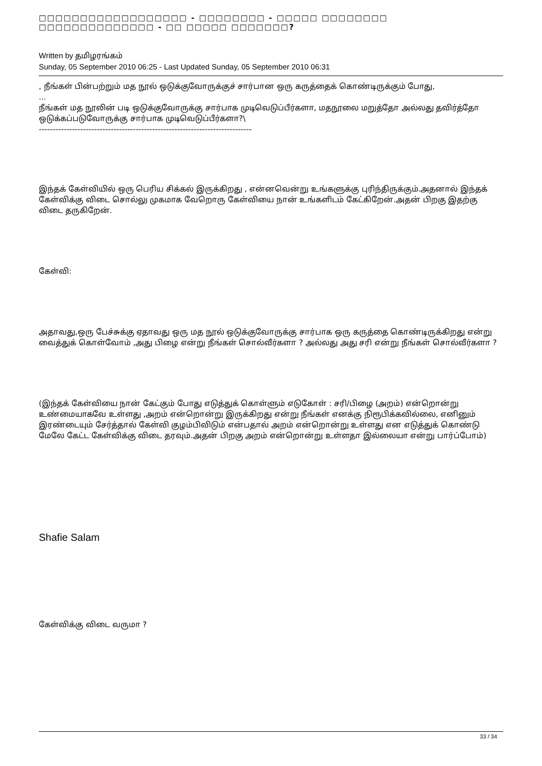□□□□□□□□□□□□□□□□□□ - □□□□□□□□ - □□□□□ □□□□□□□□ □□□□□□□□□□□□□□ - □□ □□□□□ □□□□□□□?
Written by தமிழரங்கம்
Sunday, 05 September 2010 06:25 - Last Updated Sunday, 05 September 2010 06:31
, நீங்கள் பின்பற்றும் மத நூல் ஒடுக்குவோருக்குச் சார்பான ஒரு கருத்தைக் கொண்டிருக்கும் போது,
...
நீங்கள் மத நூலின் படி ஒடுக்குவோருக்கு சார்பாக முடிவெடுப்பீர்களா, மதநூலை மறுத்தோ அல்லது தவிர்த்தோ ஒடுக்கப்படுவோருக்கு சார்பாக முடிவெடுப்பீர்களா?\
-----------------------------------------------------------------------------
இந்தக் கேள்வியில் ஒரு பெரிய சிக்கல் இருக்கிறது , என்னவென்று உங்களுக்கு புரிந்திருக்கும்.அதனால் இந்தக் கேள்விக்கு விடை சொல்லு முகமாக வேறொரு கேள்வியை நான் உங்களிடம் கேட்கிறேன்.அதன் பிறகு இதற்கு விடை தருகிறேன்.
கேள்வி:
அதாவது,ஒரு பேச்சுக்கு ஏதாவது ஒரு மத நூல் ஒடுக்குவோருக்கு சார்பாக ஒரு கருத்தை கொண்டிருக்கிறது என்று வைத்துக் கொள்வோம் ,அது பிழை என்று நீங்கள் சொல்வீர்களா ? அல்லது அது சரி என்று நீங்கள் சொல்வீர்களா ?
(இந்தக் கேள்வியை நான் கேட்கும் போது எடுத்துக் கொள்ளும் எடுகோள் : சரி/பிழை (அறம்) என்றொன்று உண்மையாகவே உள்ளது ,அறம் என்றொன்று இருக்கிறது என்று நீங்கள் எனக்கு நிரூபிக்கவில்லை, எனினும் இரண்டையும் சேர்த்தால் கேள்வி குழம்பிவிடும் என்பதால் அறம் என்றொன்று உள்ளது என எடுத்துக் கொண்டு மேலே கேட்ட கேள்விக்கு விடை தரவும்.அதன் பிறகு அறம் என்றொன்று உள்ளதா இல்லையா என்று பார்ப்போம்)
Shafie Salam
கேள்விக்கு விடை வருமா ?
33 / 34